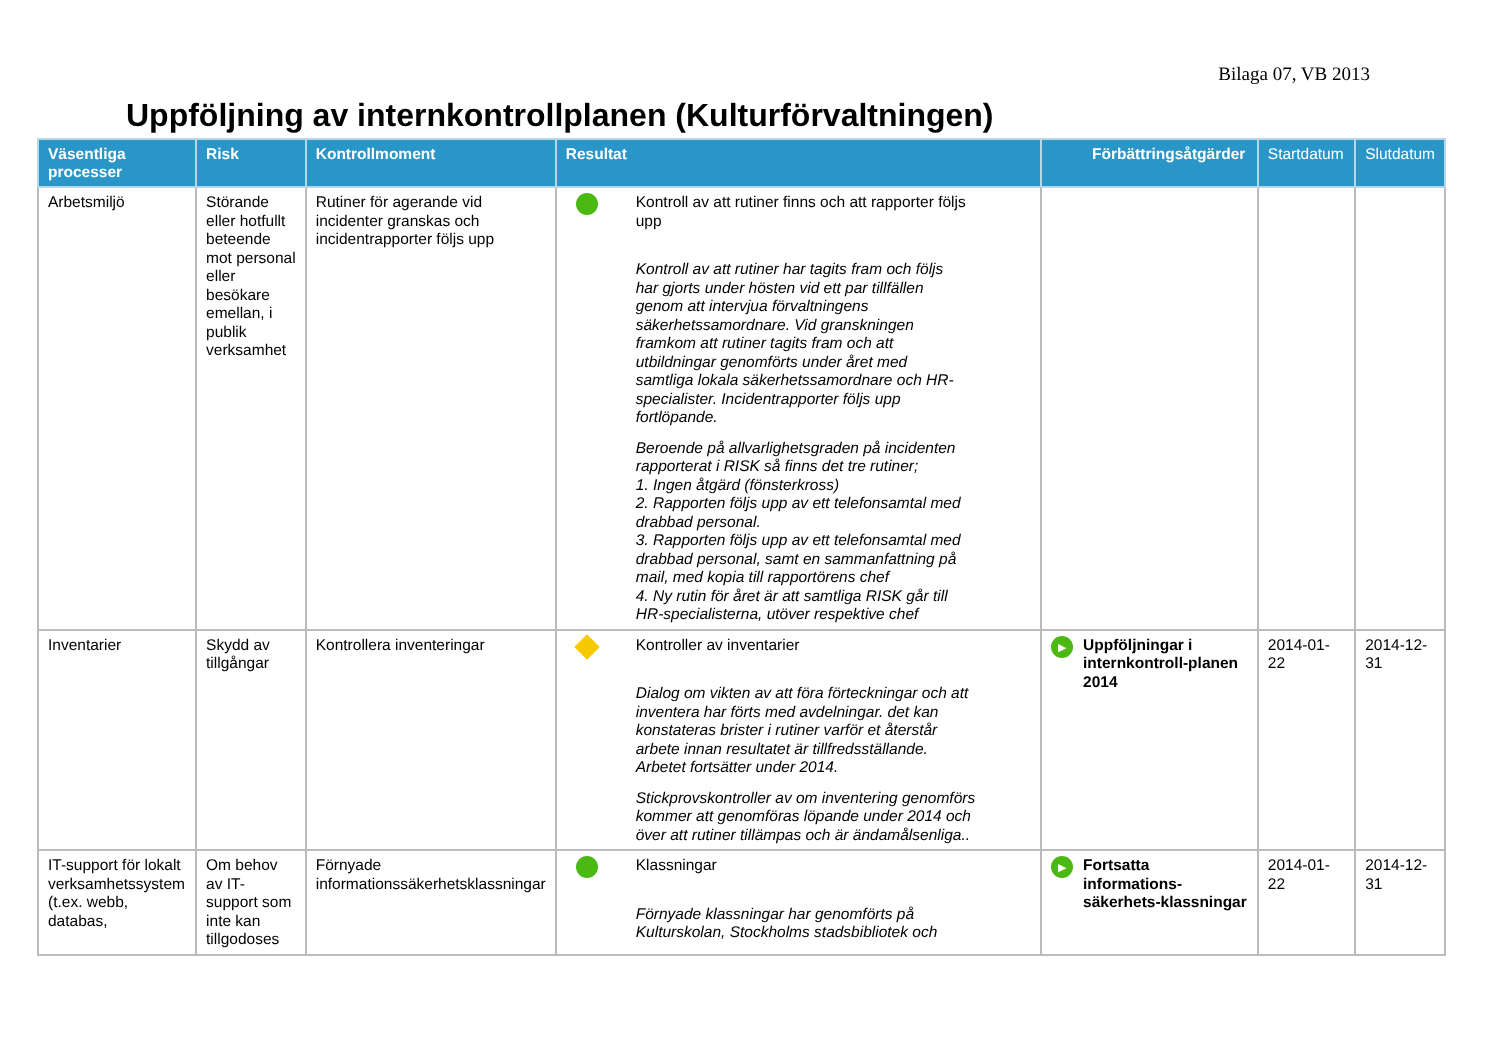Bilaga 07, VB 2013
Uppföljning av internkontrollplanen (Kulturförvaltningen)
| Väsentliga processer | Risk | Kontrollmoment | Resultat | Förbättringsåtgärder | Startdatum | Slutdatum |
| --- | --- | --- | --- | --- | --- | --- |
| Arbetsmiljö | Störande eller hotfullt beteende mot personal eller besökare emellan, i publik verksamhet | Rutiner för agerande vid incidenter granskas och incidentrapporter följs upp | Kontroll av att rutiner finns och att rapporter följs upp Kontroll av att rutiner har tagits fram och följs har gjorts under hösten vid ett par tillfällen genom att intervjua förvaltningens säkerhetssamordnare. Vid granskningen framkom att rutiner tagits fram och att utbildningar genomförts under året med samtliga lokala säkerhetssamordnare och HR-specialister. Incidentrapporter följs upp fortlöpande. Beroende på allvarlighetsgraden på incidenten rapporterat i RISK så finns det tre rutiner; 1. Ingen åtgärd (fönsterkross) 2. Rapporten följs upp av ett telefonsamtal med drabbad personal. 3. Rapporten följs upp av ett telefonsamtal med drabbad personal, samt en sammanfattning på mail, med kopia till rapportörens chef 4. Ny rutin för året är att samtliga RISK går till HR-specialisterna, utöver respektive chef | | | |
| Inventarier | Skydd av tillgångar | Kontrollera inventeringar | Kontroller av inventarier Dialog om vikten av att föra förteckningar och att inventera har förts med avdelningar. det kan konstateras brister i rutiner varför et återstår arbete innan resultatet är tillfredsställande. Arbetet fortsätter under 2014. Stickprovskontroller av om inventering genomförs kommer att genomföras löpande under 2014 och över att rutiner tillämpas och är ändamålsenliga.. | ▶ Uppföljningar i internkontroll-planen 2014 | 2014-01-22 | 2014-12-31 |
| IT-support för lokalt verksamhetssystem (t.ex. webb, databas, | Om behov av IT-support som inte kan tillgodoses | Förnyade informationssäkerhetsklassningar | Klassningar Förnyade klassningar har genomförts på Kulturskolan, Stockholms stadsbibliotek och | ▶ Fortsatta informations-säkerhets-klassningar | 2014-01-22 | 2014-12-31 |